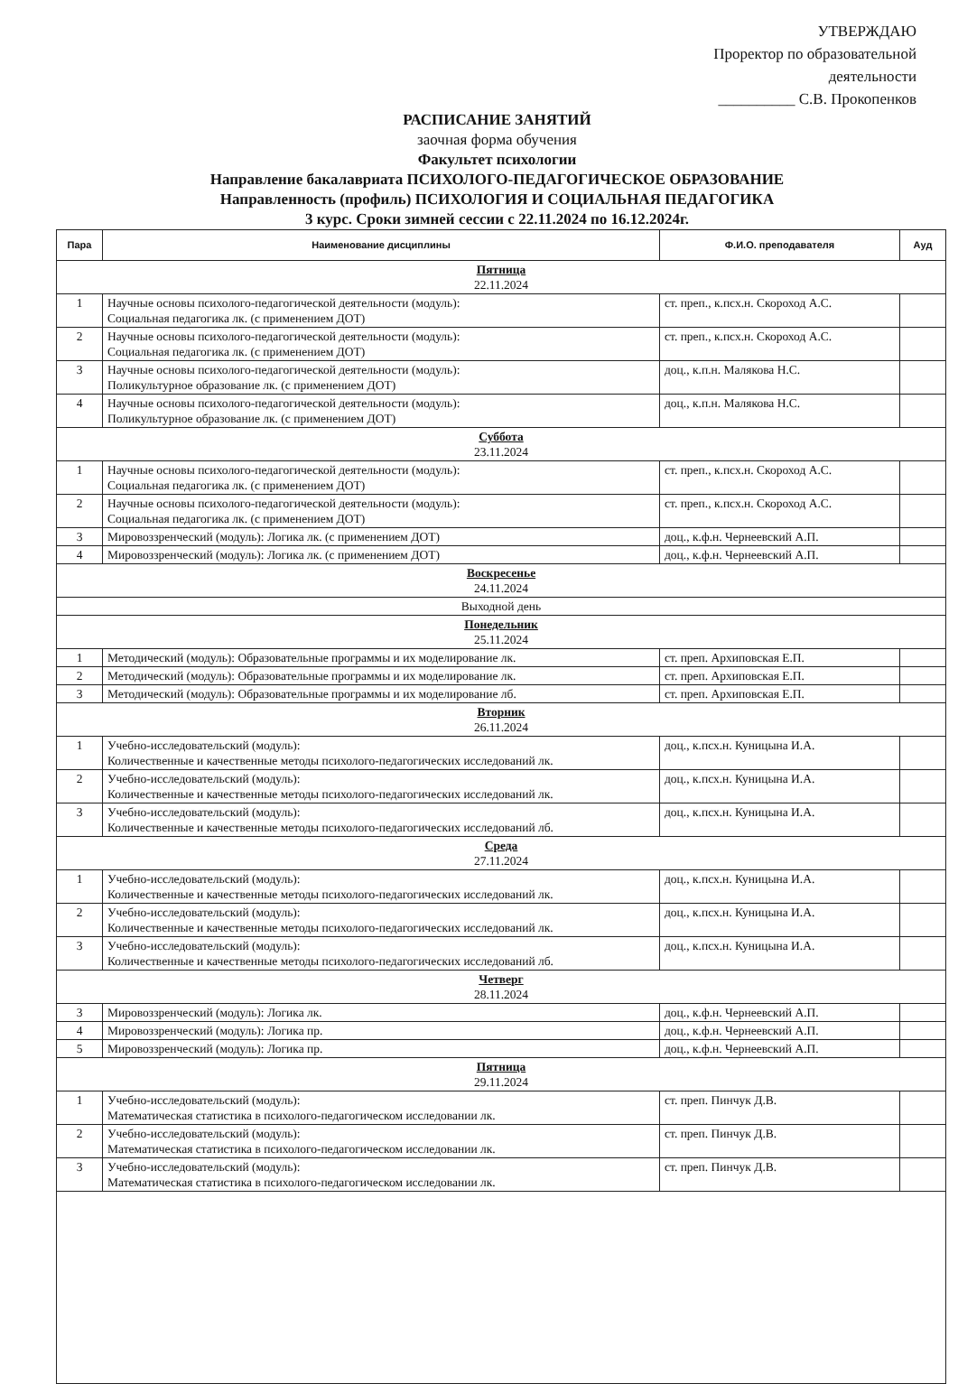УТВЕРЖДАЮ
Проректор по образовательной
деятельности
__________ С.В. Прокопенков
РАСПИСАНИЕ ЗАНЯТИЙ
заочная форма обучения
Факультет психологии
Направление бакалавриата ПСИХОЛОГО-ПЕДАГОГИЧЕСКОЕ ОБРАЗОВАНИЕ
Направленность (профиль) ПСИХОЛОГИЯ И СОЦИАЛЬНАЯ ПЕДАГОГИКА
3 курс. Сроки зимней сессии с 22.11.2024 по 16.12.2024г.
| Пара | Наименование дисциплины | Ф.И.О. преподавателя | Ауд |
| --- | --- | --- | --- |
| Пятница 22.11.2024 | | | |
| 1 | Научные основы психолого-педагогической деятельности (модуль): Социальная педагогика лк. (с применением ДОТ) | ст. преп., к.псх.н. Скороход А.С. | |
| 2 | Научные основы психолого-педагогической деятельности (модуль): Социальная педагогика лк. (с применением ДОТ) | ст. преп., к.псх.н. Скороход А.С. | |
| 3 | Научные основы психолого-педагогической деятельности (модуль): Поликультурное образование лк. (с применением ДОТ) | доц., к.п.н. Малякова Н.С. | |
| 4 | Научные основы психолого-педагогической деятельности (модуль): Поликультурное образование лк. (с применением ДОТ) | доц., к.п.н. Малякова Н.С. | |
| Суббота 23.11.2024 | | | |
| 1 | Научные основы психолого-педагогической деятельности (модуль): Социальная педагогика лк. (с применением ДОТ) | ст. преп., к.псх.н. Скороход А.С. | |
| 2 | Научные основы психолого-педагогической деятельности (модуль): Социальная педагогика лк. (с применением ДОТ) | ст. преп., к.псх.н. Скороход А.С. | |
| 3 | Мировоззренческий (модуль): Логика лк. (с применением ДОТ) | доц., к.ф.н. Чернеевский А.П. | |
| 4 | Мировоззренческий (модуль): Логика лк. (с применением ДОТ) | доц., к.ф.н. Чернеевский А.П. | |
| Воскресенье 24.11.2024 | | | |
| Выходной день | | | |
| Понедельник 25.11.2024 | | | |
| 1 | Методический (модуль): Образовательные программы и их моделирование лк. | ст. преп. Архиповская Е.П. | |
| 2 | Методический (модуль): Образовательные программы и их моделирование лк. | ст. преп. Архиповская Е.П. | |
| 3 | Методический (модуль): Образовательные программы и их моделирование лб. | ст. преп. Архиповская Е.П. | |
| Вторник 26.11.2024 | | | |
| 1 | Учебно-исследовательский (модуль): Количественные и качественные методы психолого-педагогических исследований лк. | доц., к.псх.н. Куницына И.А. | |
| 2 | Учебно-исследовательский (модуль): Количественные и качественные методы психолого-педагогических исследований лк. | доц., к.псх.н. Куницына И.А. | |
| 3 | Учебно-исследовательский (модуль): Количественные и качественные методы психолого-педагогических исследований лб. | доц., к.псх.н. Куницына И.А. | |
| Среда 27.11.2024 | | | |
| 1 | Учебно-исследовательский (модуль): Количественные и качественные методы психолого-педагогических исследований лк. | доц., к.псх.н. Куницына И.А. | |
| 2 | Учебно-исследовательский (модуль): Количественные и качественные методы психолого-педагогических исследований лк. | доц., к.псх.н. Куницына И.А. | |
| 3 | Учебно-исследовательский (модуль): Количественные и качественные методы психолого-педагогических исследований лб. | доц., к.псх.н. Куницына И.А. | |
| Четверг 28.11.2024 | | | |
| 3 | Мировоззренческий (модуль): Логика лк. | доц., к.ф.н. Чернеевский А.П. | |
| 4 | Мировоззренческий (модуль): Логика пр. | доц., к.ф.н. Чернеевский А.П. | |
| 5 | Мировоззренческий (модуль): Логика пр. | доц., к.ф.н. Чернеевский А.П. | |
| Пятница 29.11.2024 | | | |
| 1 | Учебно-исследовательский (модуль): Математическая статистика в психолого-педагогическом исследовании лк. | ст. преп. Пинчук Д.В. | |
| 2 | Учебно-исследовательский (модуль): Математическая статистика в психолого-педагогическом исследовании лк. | ст. преп. Пинчук Д.В. | |
| 3 | Учебно-исследовательский (модуль): Математическая статистика в психолого-педагогическом исследовании лк. | ст. преп. Пинчук Д.В. | |